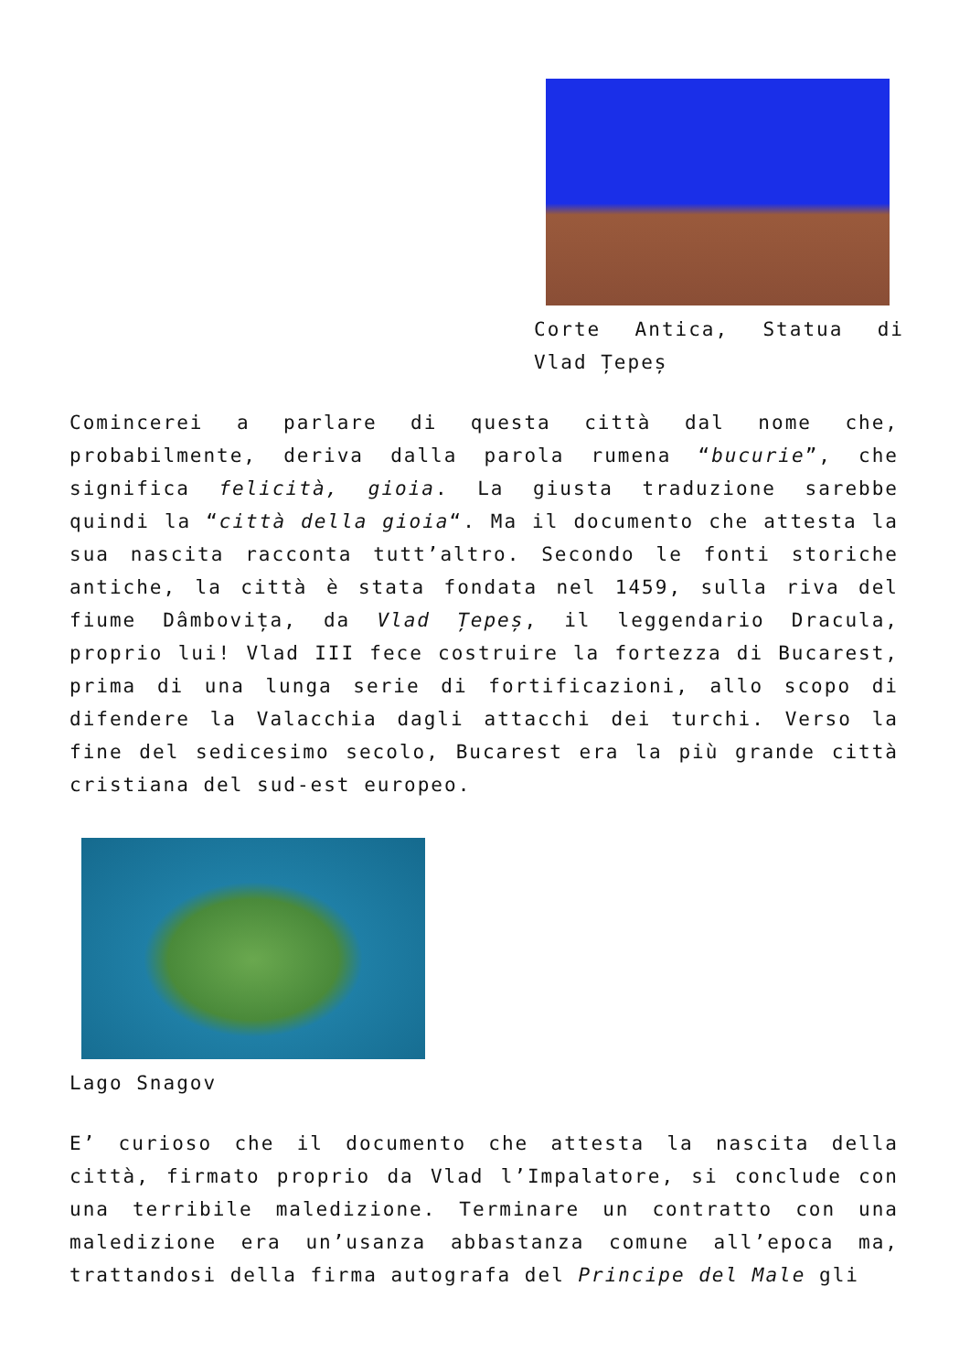Corte Antica, Statua di Vlad Țepeș
Comincerei a parlare di questa città dal nome che, probabilmente, deriva dalla parola rumena “bucurie”, che significa felicità, gioia. La giusta traduzione sarebbe quindi la “città della gioia“. Ma il documento che attesta la sua nascita racconta tutt’altro. Secondo le fonti storiche antiche, la città è stata fondata nel 1459, sulla riva del fiume Dâmbovița, da Vlad Țepeș, il leggendario Dracula, proprio lui! Vlad III fece costruire la fortezza di Bucarest, prima di una lunga serie di fortificazioni, allo scopo di difendere la Valacchia dagli attacchi dei turchi. Verso la fine del sedicesimo secolo, Bucarest era la più grande città cristiana del sud-est europeo.
Lago Snagov
E’ curioso che il documento che attesta la nascita della città, firmato proprio da Vlad l’Impalatore, si conclude con una terribile maledizione. Terminare un contratto con una maledizione era un’usanza abbastanza comune all’epoca ma, trattandosi della firma autografa del Principe del Male gli